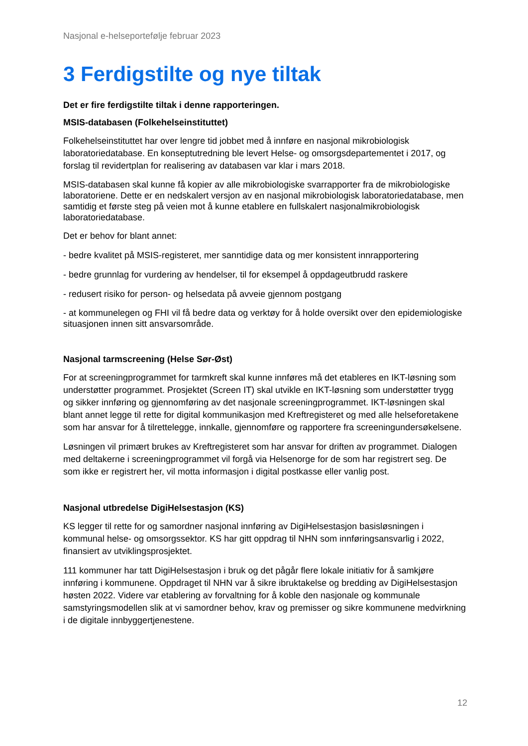Nasjonal e-helseportefølje februar 2023
3 Ferdigstilte og nye tiltak
Det er fire ferdigstilte tiltak i denne rapporteringen.
MSIS-databasen (Folkehelseinstituttet)
Folkehelseinstituttet har over lengre tid jobbet med å innføre en nasjonal mikrobiologisk laboratoriedatabase. En konseptutredning ble levert Helse- og omsorgsdepartementet i 2017, og forslag til revidertplan for realisering av databasen var klar i mars 2018.
MSIS-databasen skal kunne få kopier av alle mikrobiologiske svarrapporter fra de mikrobiologiske laboratoriene. Dette er en nedskalert versjon av en nasjonal mikrobiologisk laboratoriedatabase, men samtidig et første steg på veien mot å kunne etablere en fullskalert nasjonalmikrobiologisk laboratoriedatabase.
Det er behov for blant annet:
- bedre kvalitet på MSIS-registeret, mer sanntidige data og mer konsistent innrapportering
- bedre grunnlag for vurdering av hendelser, til for eksempel å oppdageutbrudd raskere
- redusert risiko for person- og helsedata på avveie gjennom postgang
- at kommunelegen og FHI vil få bedre data og verktøy for å holde oversikt over den epidemiologiske situasjonen innen sitt ansvarsområde.
Nasjonal tarmscreening (Helse Sør-Øst)
For at screeningprogrammet for tarmkreft skal kunne innføres må det etableres en IKT-løsning som understøtter programmet. Prosjektet (Screen IT) skal utvikle en IKT-løsning som understøtter trygg og sikker innføring og gjennomføring av det nasjonale screeningprogrammet. IKT-løsningen skal blant annet legge til rette for digital kommunikasjon med Kreftregisteret og med alle helseforetakene som har ansvar for å tilrettelegge, innkalle, gjennomføre og rapportere fra screeningundersøkelsene.
Løsningen vil primært brukes av Kreftregisteret som har ansvar for driften av programmet. Dialogen med deltakerne i screeningprogrammet vil forgå via Helsenorge for de som har registrert seg. De som ikke er registrert her, vil motta informasjon i digital postkasse eller vanlig post.
Nasjonal utbredelse DigiHelsestasjon (KS)
KS legger til rette for og samordner nasjonal innføring av DigiHelsestasjon basisløsningen i kommunal helse- og omsorgssektor. KS har gitt oppdrag til NHN som innføringsansvarlig i 2022, finansiert av utviklingsprosjektet.
111 kommuner har tatt DigiHelsestasjon i bruk og det pågår flere lokale initiativ for å samkjøre innføring i kommunene. Oppdraget til NHN var å sikre ibruktakelse og bredding av DigiHelsestasjon høsten 2022. Videre var etablering av forvaltning for å koble den nasjonale og kommunale samstyringsmodellen slik at vi samordner behov, krav og premisser og sikre kommunene medvirkning i de digitale innbyggertjenestene.
12